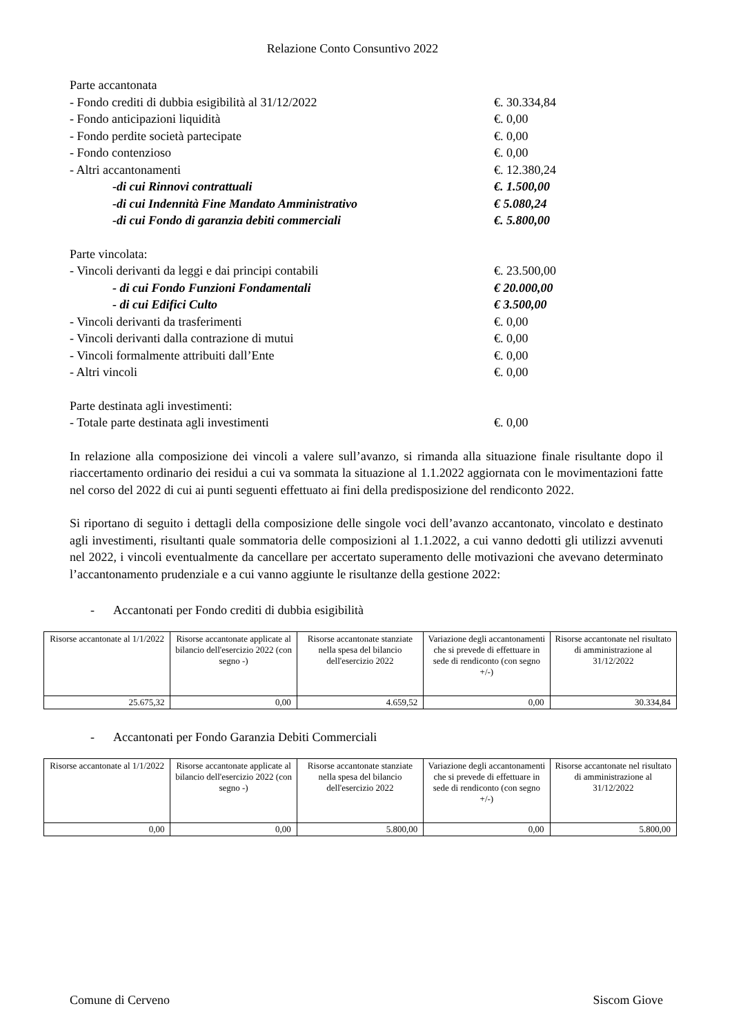Relazione Conto Consuntivo 2022
Parte accantonata
- Fondo crediti di dubbia esigibilità al 31/12/2022 €. 30.334,84
- Fondo anticipazioni liquidità €. 0,00
- Fondo perdite società partecipate €. 0,00
- Fondo contenzioso €. 0,00
- Altri accantonamenti €. 12.380,24
-di cui Rinnovi contrattuali €. 1.500,00
-di cui Indennità Fine Mandato Amministrativo € 5.080,24
-di cui Fondo di garanzia debiti commerciali €. 5.800,00
Parte vincolata:
- Vincoli derivanti da leggi e dai principi contabili €. 23.500,00
- di cui Fondo Funzioni Fondamentali € 20.000,00
- di cui Edifici Culto € 3.500,00
- Vincoli derivanti da trasferimenti €. 0,00
- Vincoli derivanti dalla contrazione di mutui €. 0,00
- Vincoli formalmente attribuiti dall’Ente €. 0,00
- Altri vincoli €. 0,00
Parte destinata agli investimenti:
- Totale parte destinata agli investimenti €. 0,00
In relazione alla composizione dei vincoli a valere sull’avanzo, si rimanda alla situazione finale risultante dopo il riaccertamento ordinario dei residui a cui va sommata la situazione al 1.1.2022 aggiornata con le movimentazioni fatte nel corso del 2022 di cui ai punti seguenti effettuato ai fini della predisposizione del rendiconto 2022.
Si riportano di seguito i dettagli della composizione delle singole voci dell’avanzo accantonato, vincolato e destinato agli investimenti, risultanti quale sommatoria delle composizioni al 1.1.2022, a cui vanno dedotti gli utilizzi avvenuti nel 2022, i vincoli eventualmente da cancellare per accertato superamento delle motivazioni che avevano determinato l’accantonamento prudenziale e a cui vanno aggiunte le risultanze della gestione 2022:
- Accantonati per Fondo crediti di dubbia esigibilità
| Risorse accantonate al 1/1/2022 | Risorse accantonate applicate al bilancio dell'esercizio 2022 (con segno -) | Risorse accantonate stanziate nella spesa del bilancio dell'esercizio 2022 | Variazione degli accantonamenti che si prevede di effettuare in sede di rendiconto (con segno +/-) | Risorse accantonate nel risultato di amministrazione al 31/12/2022 |
| --- | --- | --- | --- | --- |
| 25.675,32 | 0,00 | 4.659,52 | 0,00 | 30.334,84 |
- Accantonati per Fondo Garanzia Debiti Commerciali
| Risorse accantonate al 1/1/2022 | Risorse accantonate applicate al bilancio dell'esercizio 2022 (con segno -) | Risorse accantonate stanziate nella spesa del bilancio dell'esercizio 2022 | Variazione degli accantonamenti che si prevede di effettuare in sede di rendiconto (con segno +/-) | Risorse accantonate nel risultato di amministrazione al 31/12/2022 |
| --- | --- | --- | --- | --- |
| 0,00 | 0,00 | 5.800,00 | 0,00 | 5.800,00 |
Comune di Cerveno Siscom Giove